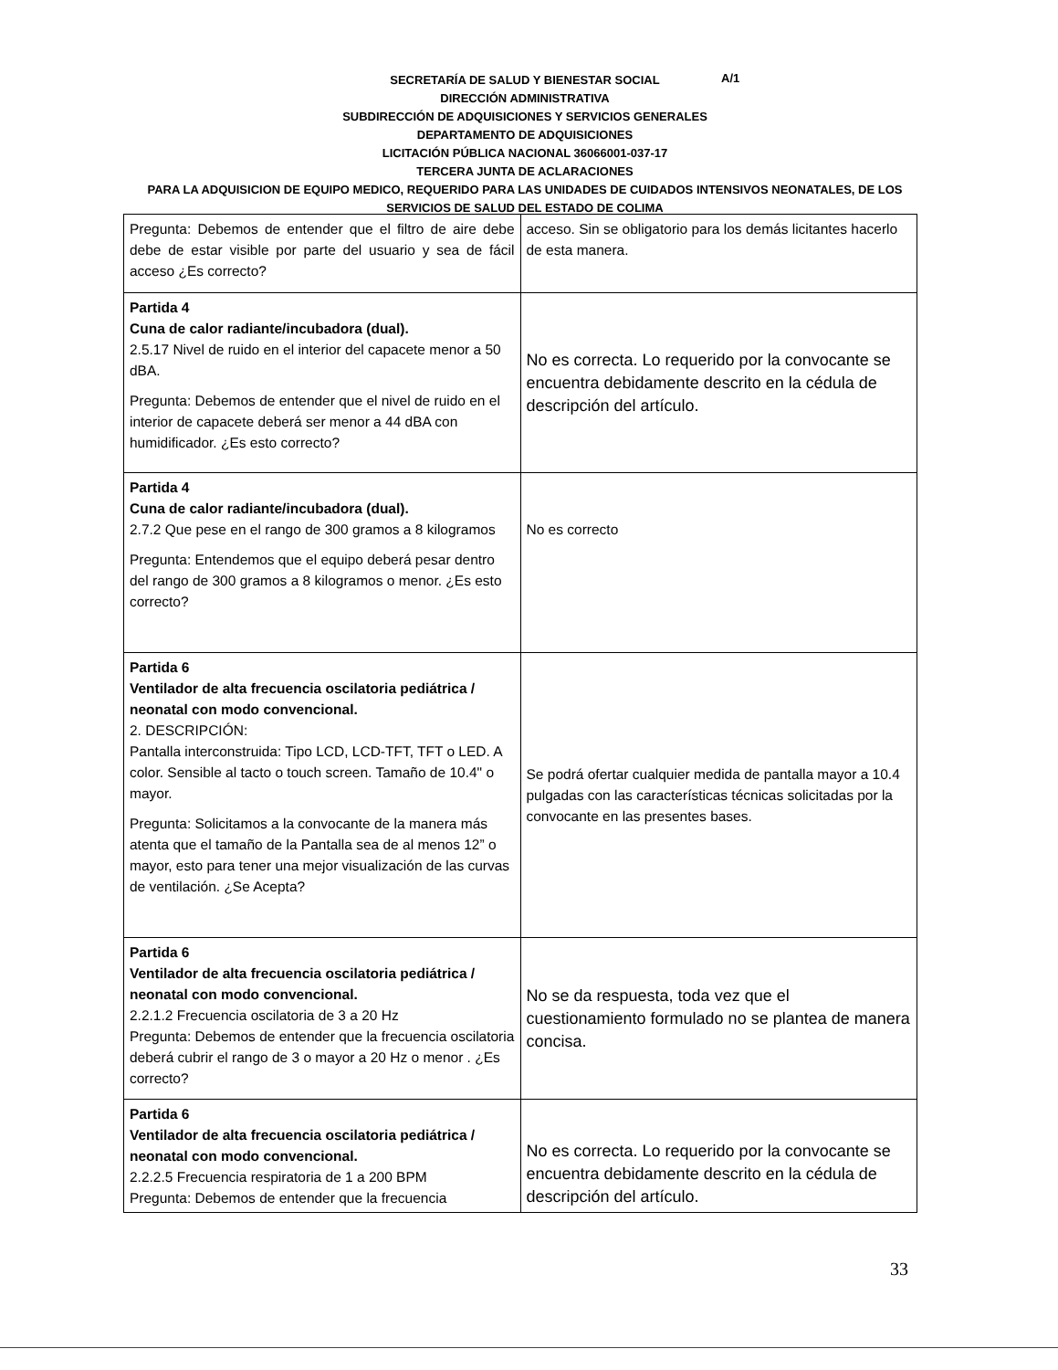SECRETARÍA DE SALUD Y BIENESTAR SOCIAL
DIRECCIÓN ADMINISTRATIVA
SUBDIRECCIÓN DE ADQUISICIONES Y SERVICIOS GENERALES
DEPARTAMENTO DE ADQUISICIONES
LICITACIÓN PÚBLICA NACIONAL 36066001-037-17
TERCERA JUNTA DE ACLARACIONES
PARA LA ADQUISICION DE EQUIPO MEDICO, REQUERIDO PARA LAS UNIDADES DE CUIDADOS INTENSIVOS NEONATALES, DE LOS SERVICIOS DE SALUD DEL ESTADO DE COLIMA
A/1
| Pregunta: Debemos de entender que el filtro de aire debe debe de estar visible por parte del usuario y sea de fácil acceso ¿Es correcto? | acceso. Sin se obligatorio para los demás licitantes hacerlo de esta manera. |
| Partida 4 Cuna de calor radiante/incubadora (dual). 2.5.17 Nivel de ruido en el interior del capacete menor a 50 dBA. Pregunta: Debemos de entender que el nivel de ruido en el interior de capacete deberá ser menor a 44 dBA con humidificador. ¿Es esto correcto? | No es correcta. Lo requerido por la convocante se encuentra debidamente descrito en la cédula de descripción del artículo. |
| Partida 4 Cuna de calor radiante/incubadora (dual). 2.7.2 Que pese en el rango de 300 gramos a 8 kilogramos Pregunta: Entendemos que el equipo deberá pesar dentro del rango de 300 gramos a 8 kilogramos o menor. ¿Es esto correcto? | No es correcto |
| Partida 6 Ventilador de alta frecuencia oscilatoria pediátrica / neonatal con modo convencional. 2. DESCRIPCIÓN: Pantalla interconstruida: Tipo LCD, LCD-TFT, TFT o LED. A color. Sensible al tacto o touch screen. Tamaño de 10.4" o mayor. Pregunta: Solicitamos a la convocante de la manera más atenta que el tamaño de la Pantalla sea de al menos 12” o mayor, esto para tener una mejor visualización de las curvas de ventilación. ¿Se Acepta? | Se podrá ofertar cualquier medida de pantalla mayor a 10.4 pulgadas con las características técnicas solicitadas por la convocante en las presentes bases. |
| Partida 6 Ventilador de alta frecuencia oscilatoria pediátrica / neonatal con modo convencional. 2.2.1.2 Frecuencia oscilatoria de 3 a 20 Hz Pregunta: Debemos de entender que la frecuencia oscilatoria deberá cubrir el rango de 3 o mayor a 20 Hz o menor . ¿Es correcto? | No se da respuesta, toda vez que el cuestionamiento formulado no se plantea de manera concisa. |
| Partida 6 Ventilador de alta frecuencia oscilatoria pediátrica / neonatal con modo convencional. 2.2.2.5 Frecuencia respiratoria de 1 a 200 BPM Pregunta: Debemos de entender que la frecuencia | No es correcta. Lo requerido por la convocante se encuentra debidamente descrito en la cédula de descripción del artículo. |
33